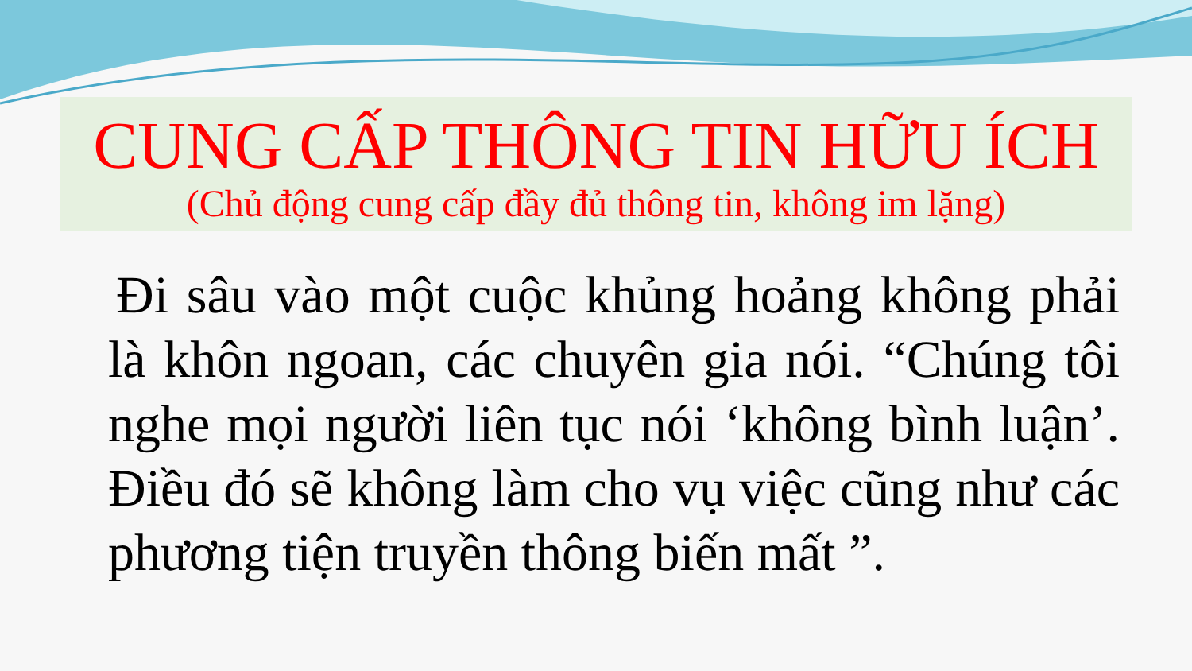CUNG CẤP THÔNG TIN HỮU ÍCH
(Chủ động cung cấp đầy đủ thông tin, không im lặng)
Đi sâu vào một cuộc khủng hoảng không phải là khôn ngoan, các chuyên gia nói. “Chúng tôi nghe mọi người liên tục nói ‘không bình luận’. Điều đó sẽ không làm cho vụ việc cũng như các phương tiện truyền thông biến mất ”.